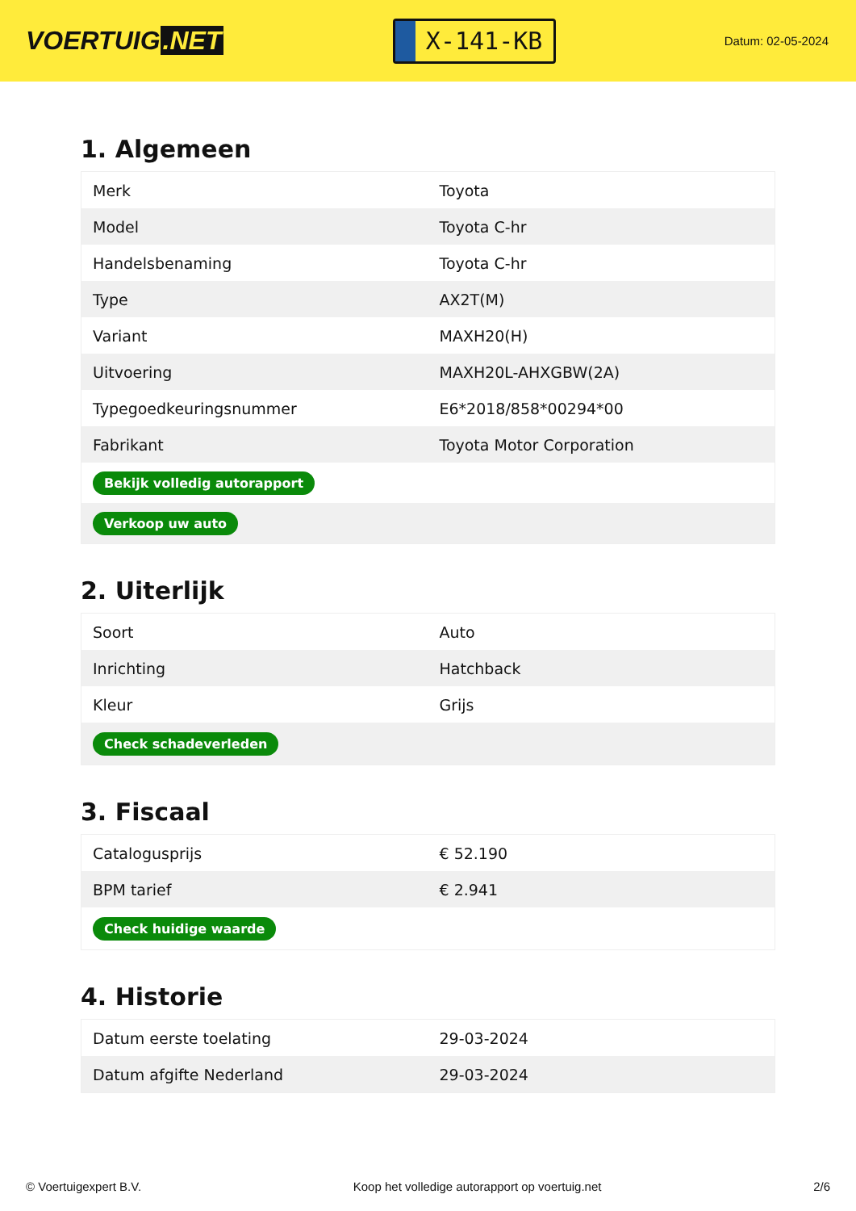VOERTUIG.NET
X-141-KB
Datum: 02-05-2024
1. Algemeen
| Merk | Toyota |
| Model | Toyota C-hr |
| Handelsbenaming | Toyota C-hr |
| Type | AX2T(M) |
| Variant | MAXH20(H) |
| Uitvoering | MAXH20L-AHXGBW(2A) |
| Typegoedkeuringsnummer | E6*2018/858*00294*00 |
| Fabrikant | Toyota Motor Corporation |
| Bekijk volledig autorapport | |
| Verkoop uw auto | |
2. Uiterlijk
| Soort | Auto |
| Inrichting | Hatchback |
| Kleur | Grijs |
| Check schadeverleden | |
3. Fiscaal
| Catalogusprijs | € 52.190 |
| BPM tarief | € 2.941 |
| Check huidige waarde | |
4. Historie
| Datum eerste toelating | 29-03-2024 |
| Datum afgifte Nederland | 29-03-2024 |
© Voertuigexpert B.V. Koop het volledige autorapport op voertuig.net 2/6